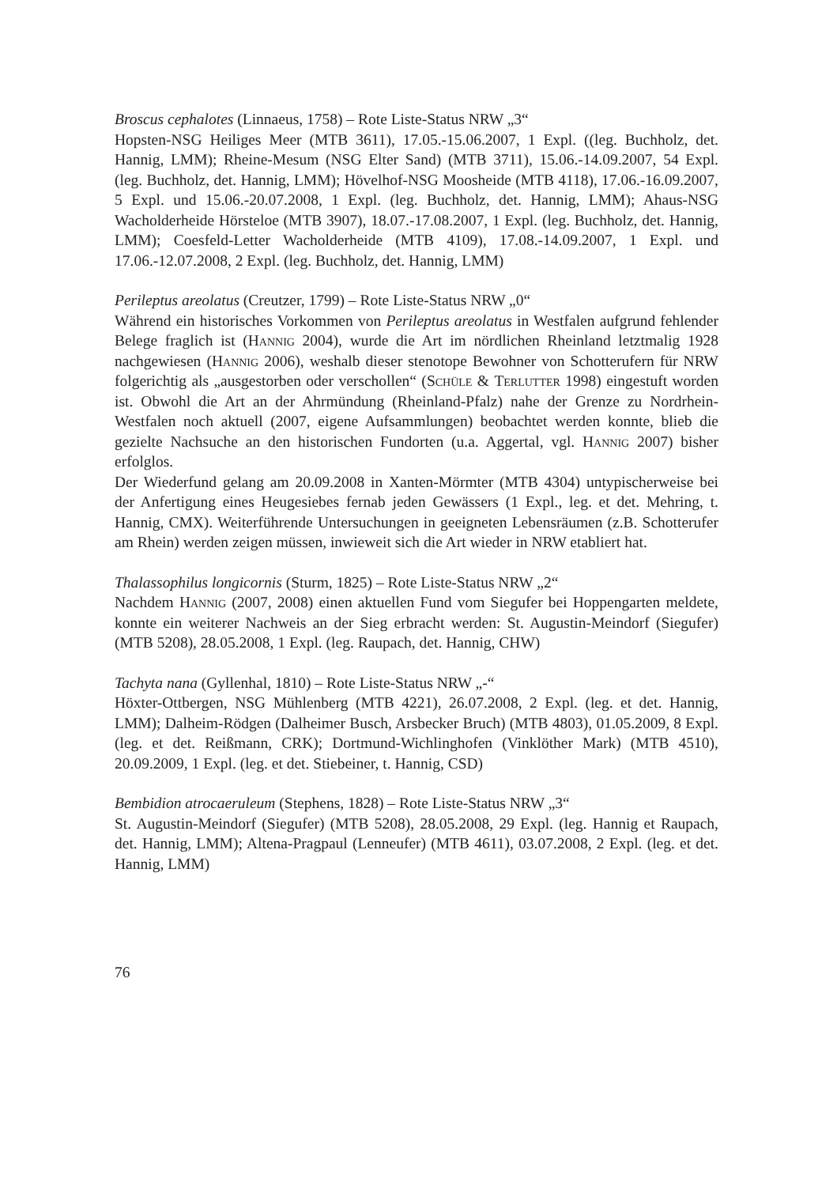Broscus cephalotes (Linnaeus, 1758) – Rote Liste-Status NRW „3“
Hopsten-NSG Heiliges Meer (MTB 3611), 17.05.-15.06.2007, 1 Expl. ((leg. Buchholz, det. Hannig, LMM); Rheine-Mesum (NSG Elter Sand) (MTB 3711), 15.06.-14.09.2007, 54 Expl. (leg. Buchholz, det. Hannig, LMM); Hövelhof-NSG Moosheide (MTB 4118), 17.06.-16.09.2007, 5 Expl. und 15.06.-20.07.2008, 1 Expl. (leg. Buchholz, det. Hannig, LMM); Ahaus-NSG Wacholderheide Hörsteloe (MTB 3907), 18.07.-17.08.2007, 1 Expl. (leg. Buchholz, det. Hannig, LMM); Coesfeld-Letter Wacholderheide (MTB 4109), 17.08.-14.09.2007, 1 Expl. und 17.06.-12.07.2008, 2 Expl. (leg. Buchholz, det. Hannig, LMM)
Perileptus areolatus (Creutzer, 1799) – Rote Liste-Status NRW „0“
Während ein historisches Vorkommen von Perileptus areolatus in Westfalen aufgrund fehlender Belege fraglich ist (Hannig 2004), wurde die Art im nördlichen Rheinland letztmalig 1928 nachgewiesen (Hannig 2006), weshalb dieser stenotope Bewohner von Schotterufern für NRW folgerichtig als „ausgestorben oder verschollen“ (Schüle & Terlutter 1998) eingestuft worden ist. Obwohl die Art an der Ahrmündung (Rheinland-Pfalz) nahe der Grenze zu Nordrhein-Westfalen noch aktuell (2007, eigene Aufsammlungen) beobachtet werden konnte, blieb die gezielte Nachsuche an den historischen Fundorten (u.a. Aggertal, vgl. Hannig 2007) bisher erfolglos.
Der Wiederfund gelang am 20.09.2008 in Xanten-Mörmter (MTB 4304) untypischerweise bei der Anfertigung eines Heugesiebes fernab jeden Gewässers (1 Expl., leg. et det. Mehring, t. Hannig, CMX). Weiterführende Untersuchungen in geeigneten Lebensräumen (z.B. Schotterufer am Rhein) werden zeigen müssen, inwieweit sich die Art wieder in NRW etabliert hat.
Thalassophilus longicornis (Sturm, 1825) – Rote Liste-Status NRW „2“
Nachdem Hannig (2007, 2008) einen aktuellen Fund vom Siegufer bei Hoppengarten meldete, konnte ein weiterer Nachweis an der Sieg erbracht werden: St. Augustin-Meindorf (Siegufer) (MTB 5208), 28.05.2008, 1 Expl. (leg. Raupach, det. Hannig, CHW)
Tachyta nana (Gyllenhal, 1810) – Rote Liste-Status NRW „-“
Höxter-Ottbergen, NSG Mühlenberg (MTB 4221), 26.07.2008, 2 Expl. (leg. et det. Hannig, LMM); Dalheim-Rödgen (Dalheimer Busch, Arsbecker Bruch) (MTB 4803), 01.05.2009, 8 Expl. (leg. et det. Reißmann, CRK); Dortmund-Wichlinghofen (Vinklöther Mark) (MTB 4510), 20.09.2009, 1 Expl. (leg. et det. Stiebeiner, t. Hannig, CSD)
Bembidion atrocaeruleum (Stephens, 1828) – Rote Liste-Status NRW „3“
St. Augustin-Meindorf (Siegufer) (MTB 5208), 28.05.2008, 29 Expl. (leg. Hannig et Raupach, det. Hannig, LMM); Altena-Pragpaul (Lenneufer) (MTB 4611), 03.07.2008, 2 Expl. (leg. et det. Hannig, LMM)
76